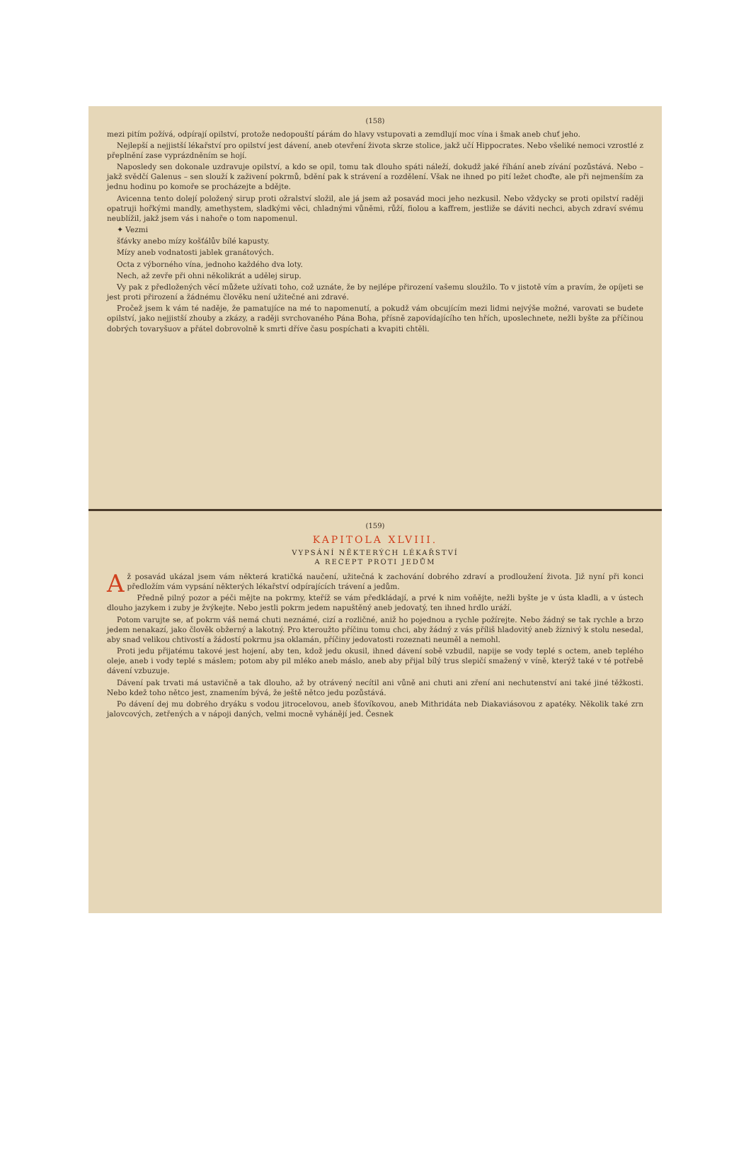(158)
mezi pitím požívá, odpírají opilství, protože nedopouští párám do hlavy vstupovati a zemdlují moc vína i šmak aneb chuť jeho.
Nejlepší a nejjistší lékařství pro opilství jest dávení, aneb otevření života skrze stolice, jakž učí Hippocrates. Nebo všeliké nemoci vzrostlé z přeplnění zase vyprázdněním se hojí.
Naposledy sen dokonale uzdravuje opilství, a kdo se opil, tomu tak dlouho spáti náleží, dokudž jaké říhání aneb zívání pozůstává. Nebo – jakž svědčí Galenus – sen slouží k zaživení pokrmů, bdění pak k strávení a rozdělení. Však ne ihned po pití ležet choďte, ale při nejmenším za jednu hodinu po komoře se procházejte a bdějte.
Avicenna tento dolejí položený sirup proti ožralství složil, ale já jsem až posavád moci jeho nezkusil. Nebo vždycky se proti opilství raději opatruji hořkými mandly, amethystem, sladkými věci, chladnými vůněmi, růží, fiolou a kaffrem, jestliže se dáviti nechci, abych zdraví svému neublížil, jakž jsem vás i nahoře o tom napomenul.
✦ Vezmi
šťávky anebo mízy košťálův bílé kapusty.
Mízy aneb vodnatosti jablek granátových.
Octa z výborného vína, jednoho každého dva loty.
Nech, až zevře při ohni několikrát a udělej sirup.
Vy pak z předložených věcí můžete užívati toho, což uznáte, že by nejlépe přirození vašemu sloužilo. To v jistotě vím a pravím, že opíjeti se jest proti přirození a žádnému člověku není užitečné ani zdravé.
Pročež jsem k vám té naděje, že pamatujíce na mé to napomenutí, a pokudž vám obcujícím mezi lidmi nejvýše možné, varovati se budete opilství, jako nejjistší zhouby a zkázy, a raději svrchovaného Pána Boha, přísně zapovídajícího ten hřích, uposlechnete, nežli byšte za příčinou dobrých tovaryšuov a přátel dobrovolně k smrti dříve času pospíchati a kvapiti chtěli.
(159)
KAPITOLA XLVIII.
VYPSÁNÍ NĚKTERÝCH LÉKAŘSTVÍ
A RECEPT PROTI JEDŮM
Až posavád ukázal jsem vám některá kratičká naučení, užitečná k zachování dobrého zdraví a prodloužení života. Již nyní při konci předložím vám vypsání některých lékařství odpírajících trávení a jedům.
Předně pilný pozor a péči mějte na pokrmy, kteříž se vám předkládají, a prvé k nim voňějte, nežli byšte je v ústa kladli, a v ústech dlouho jazykem i zuby je žvýkejte. Nebo jestli pokrm jedem napuštěný aneb jedovatý, ten ihned hrdlo uráží.
Potom varujte se, ať pokrm váš nemá chuti neznámé, cizí a rozličné, aniž ho pojednou a rychle požírejte. Nebo žádný se tak rychle a brzo jedem nenakazí, jako člověk obžerný a lakotný. Pro kteroužto příčinu tomu chci, aby žádný z vás příliš hladovitý aneb žíznivý k stolu nesedal, aby snad velikou chtivostí a žádostí pokrmu jsa oklamán, příčiny jedovatosti rozeznati neuměl a nemohl.
Proti jedu přijatému takové jest hojení, aby ten, kdož jedu okusil, ihned dávení sobě vzbudil, napije se vody teplé s octem, aneb teplého oleje, aneb i vody teplé s máslem; potom aby pil mléko aneb máslo, aneb aby přijal bílý trus slepičí smažený v víně, kterýž také v té potřebě dávení vzbuzuje.
Dávení pak trvati má ustavičně a tak dlouho, až by otrávený necítil ani vůně ani chuti ani zření ani nechutenství ani také jiné těžkosti. Nebo kdež toho nětco jest, znamením bývá, že ještě nětco jedu pozůstává.
Po dávení dej mu dobrého dryáku s vodou jitrocelovou, aneb šťovíkovou, aneb Mithridáta neb Diakaviásovou z apatéky. Několik také zrn jalovcových, zetřených a v nápoji daných, velmi mocně vyhánějí jed. Česnek